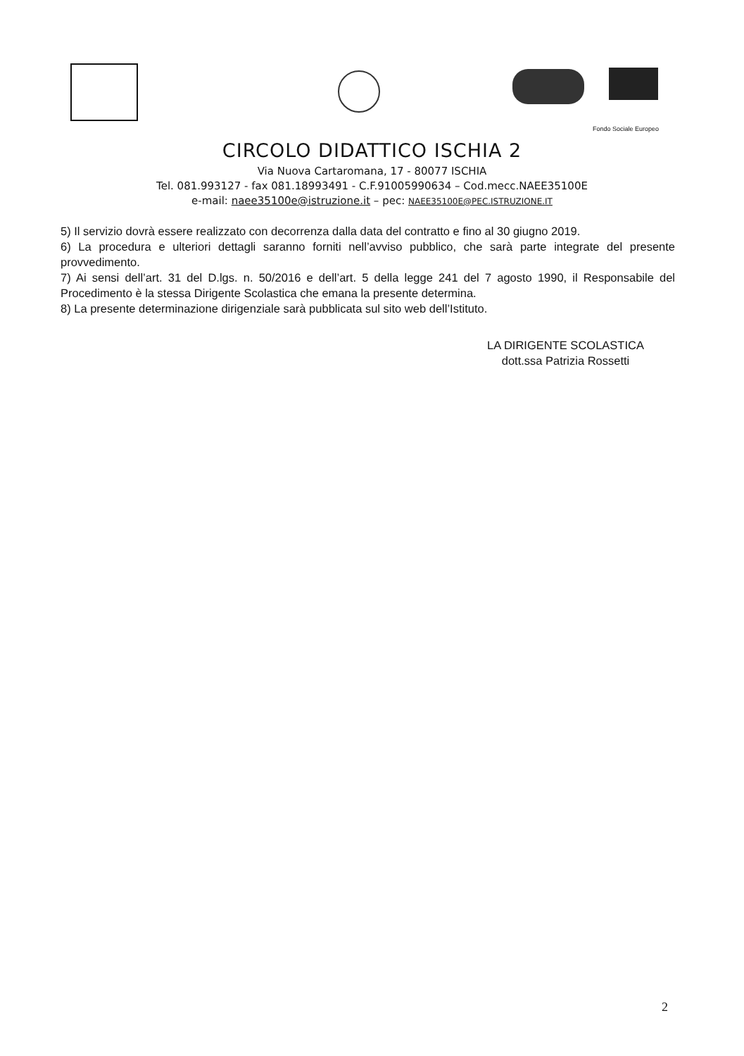Fondo Sociale Europeo
CIRCOLO DIDATTICO ISCHIA 2
Via Nuova Cartaromana, 17 - 80077 ISCHIA
Tel. 081.993127 - fax 081.18993491 - C.F.91005990634 – Cod.mecc.NAEE35100E
e-mail: naee35100e@istruzione.it – pec: NAEE35100E@PEC.ISTRUZIONE.IT
5) Il servizio dovrà essere realizzato con decorrenza dalla data del contratto e fino al 30 giugno 2019.
6) La procedura e ulteriori dettagli saranno forniti nell’avviso pubblico, che sarà parte integrate del presente provvedimento.
7) Ai sensi dell’art. 31 del D.lgs. n. 50/2016 e dell’art. 5 della legge 241 del 7 agosto 1990, il Responsabile del Procedimento è la stessa Dirigente Scolastica che emana la presente determina.
8) La presente determinazione dirigenziale sarà pubblicata sul sito web dell’Istituto.
LA DIRIGENTE SCOLASTICA
dott.ssa Patrizia Rossetti
2